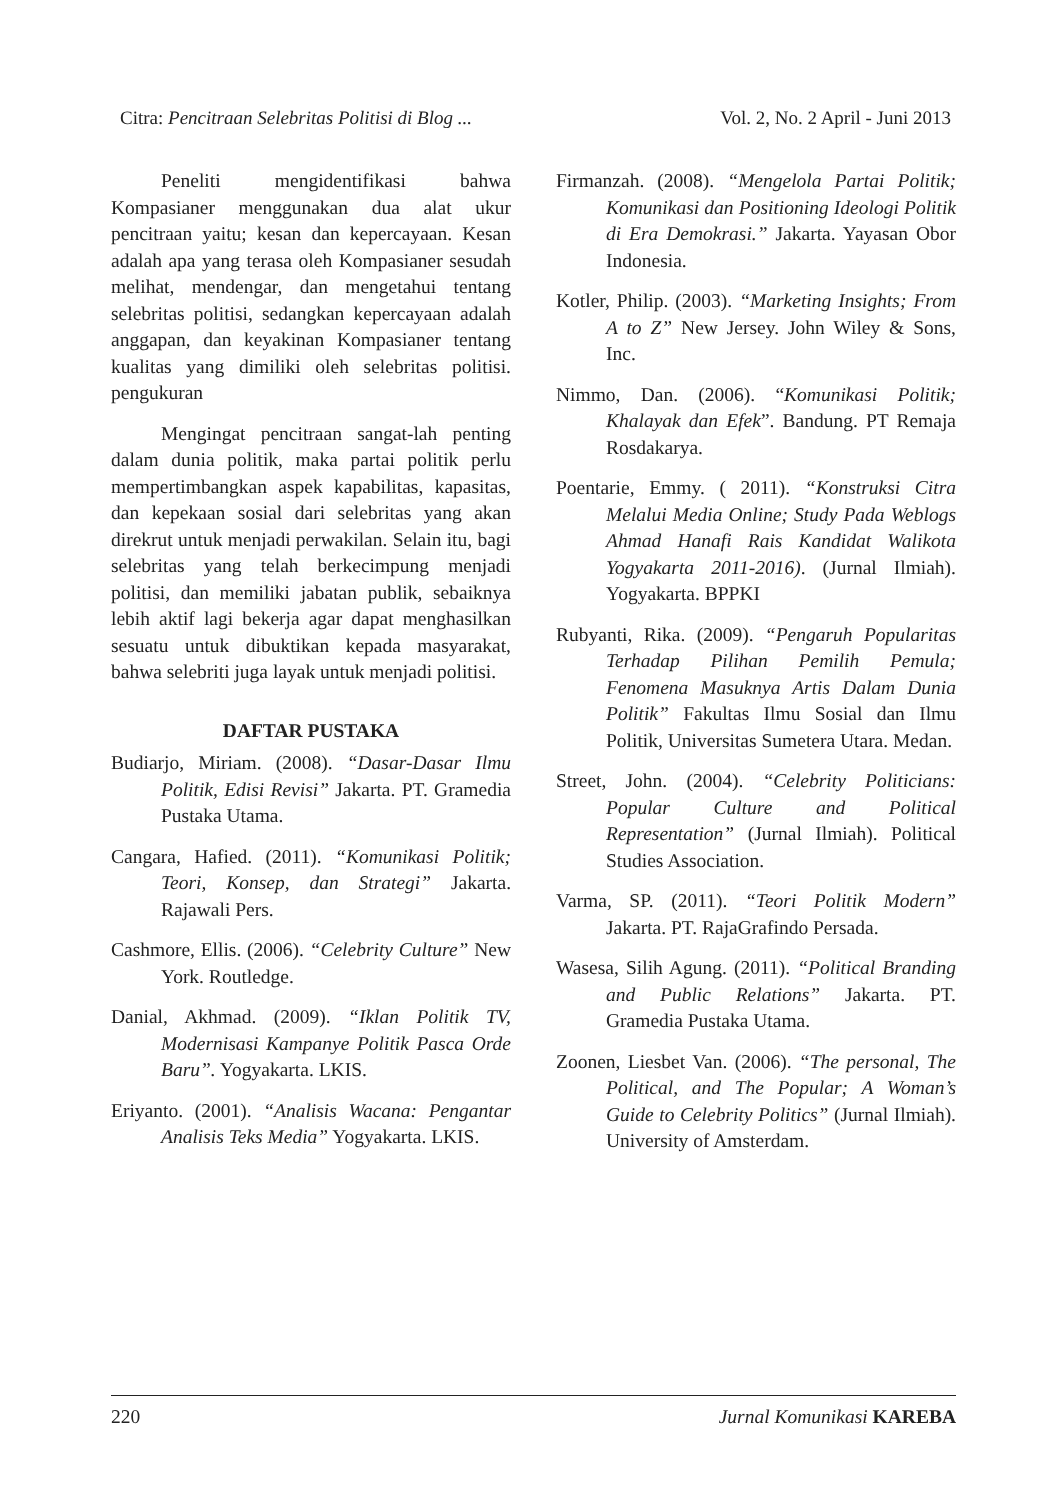Citra: Pencitraan Selebritas Politisi di Blog ... Vol. 2, No. 2 April - Juni 2013
Peneliti mengidentifikasi bahwa Kompasianer menggunakan dua alat ukur pencitraan yaitu; kesan dan kepercayaan. Kesan adalah apa yang terasa oleh Kompasianer sesudah melihat, mendengar, dan mengetahui tentang selebritas politisi, sedangkan kepercayaan adalah anggapan, dan keyakinan Kompasianer tentang kualitas yang dimiliki oleh selebritas politisi. pengukuran
Mengingat pencitraan sangat-lah penting dalam dunia politik, maka partai politik perlu mempertimbangkan aspek kapabilitas, kapasitas, dan kepekaan sosial dari selebritas yang akan direkrut untuk menjadi perwakilan. Selain itu, bagi selebritas yang telah berkecimpung menjadi politisi, dan memiliki jabatan publik, sebaiknya lebih aktif lagi bekerja agar dapat menghasilkan sesuatu untuk dibuktikan kepada masyarakat, bahwa selebriti juga layak untuk menjadi politisi.
DAFTAR PUSTAKA
Budiarjo, Miriam. (2008). “Dasar-Dasar Ilmu Politik, Edisi Revisi” Jakarta. PT. Gramedia Pustaka Utama.
Cangara, Hafied. (2011). “Komunikasi Politik; Teori, Konsep, dan Strategi” Jakarta. Rajawali Pers.
Cashmore, Ellis. (2006). “Celebrity Culture” New York. Routledge.
Danial, Akhmad. (2009). “Iklan Politik TV, Modernisasi Kampanye Politik Pasca Orde Baru”. Yogyakarta. LKIS.
Eriyanto. (2001). “Analisis Wacana: Pengantar Analisis Teks Media” Yogyakarta. LKIS.
Firmanzah. (2008). “Mengelola Partai Politik; Komunikasi dan Positioning Ideologi Politik di Era Demokrasi.” Jakarta. Yayasan Obor Indonesia.
Kotler, Philip. (2003). “Marketing Insights; From A to Z” New Jersey. John Wiley & Sons, Inc.
Nimmo, Dan. (2006). “Komunikasi Politik; Khalayak dan Efek”. Bandung. PT Remaja Rosdakarya.
Poentarie, Emmy. ( 2011). “Konstruksi Citra Melalui Media Online; Study Pada Weblogs Ahmad Hanafi Rais Kandidat Walikota Yogyakarta 2011-2016). (Jurnal Ilmiah). Yogyakarta. BPPKI
Rubyanti, Rika. (2009). “Pengaruh Popularitas Terhadap Pilihan Pemilih Pemula; Fenomena Masuknya Artis Dalam Dunia Politik” Fakultas Ilmu Sosial dan Ilmu Politik, Universitas Sumetera Utara. Medan.
Street, John. (2004). “Celebrity Politicians: Popular Culture and Political Representation” (Jurnal Ilmiah). Political Studies Association.
Varma, SP. (2011). “Teori Politik Modern” Jakarta. PT. RajaGrafindo Persada.
Wasesa, Silih Agung. (2011). “Political Branding and Public Relations” Jakarta. PT. Gramedia Pustaka Utama.
Zoonen, Liesbet Van. (2006). “The personal, The Political, and The Popular; A Woman’s Guide to Celebrity Politics” (Jurnal Ilmiah). University of Amsterdam.
220 Jurnal Komunikasi KAREBA